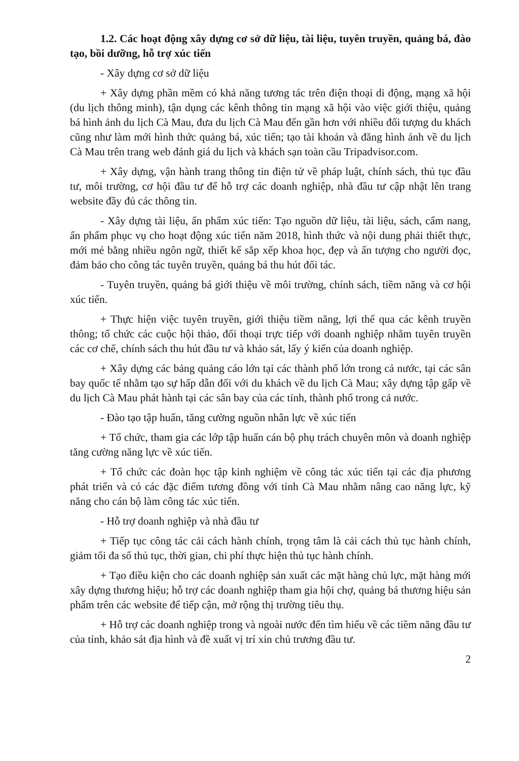1.2. Các hoạt động xây dựng cơ sở dữ liệu, tài liệu, tuyên truyền, quảng bá, đào tạo, bồi dưỡng, hỗ trợ xúc tiến
- Xây dựng cơ sở dữ liệu
+ Xây dựng phần mềm có khả năng tương tác trên điện thoại di động, mạng xã hội (du lịch thông minh), tận dụng các kênh thông tin mạng xã hội vào việc giới thiệu, quảng bá hình ảnh du lịch Cà Mau, đưa du lịch Cà Mau đến gần hơn với nhiều đối tượng du khách cũng như làm mới hình thức quảng bá, xúc tiến; tạo tài khoản và đăng hình ảnh về du lịch Cà Mau trên trang web đánh giá du lịch và khách sạn toàn cầu Tripadvisor.com.
+ Xây dựng, vận hành trang thông tin điện tử về pháp luật, chính sách, thủ tục đầu tư, môi trường, cơ hội đầu tư để hỗ trợ các doanh nghiệp, nhà đầu tư cập nhật lên trang website đầy đủ các thông tin.
- Xây dựng tài liệu, ấn phẩm xúc tiến: Tạo nguồn dữ liệu, tài liệu, sách, cẩm nang, ấn phẩm phục vụ cho hoạt động xúc tiến năm 2018, hình thức và nội dung phải thiết thực, mới mẻ bằng nhiều ngôn ngữ, thiết kế sắp xếp khoa học, đẹp và ấn tượng cho người đọc, đảm bảo cho công tác tuyên truyền, quảng bá thu hút đối tác.
- Tuyên truyền, quảng bá giới thiệu về môi trường, chính sách, tiềm năng và cơ hội xúc tiến.
+ Thực hiện việc tuyên truyền, giới thiệu tiềm năng, lợi thế qua các kênh truyền thông; tổ chức các cuộc hội thảo, đối thoại trực tiếp với doanh nghiệp nhằm tuyên truyền các cơ chế, chính sách thu hút đầu tư và khảo sát, lấy ý kiến của doanh nghiệp.
+ Xây dựng các bảng quảng cáo lớn tại các thành phố lớn trong cả nước, tại các sân bay quốc tế nhằm tạo sự hấp dẫn đối với du khách về du lịch Cà Mau; xây dựng tập gấp về du lịch Cà Mau phát hành tại các sân bay của các tỉnh, thành phố trong cả nước.
- Đào tạo tập huấn, tăng cường nguồn nhân lực về xúc tiến
+ Tổ chức, tham gia các lớp tập huấn cán bộ phụ trách chuyên môn và doanh nghiệp tăng cường năng lực về xúc tiến.
+ Tổ chức các đoàn học tập kinh nghiệm về công tác xúc tiến tại các địa phương phát triển và có các đặc điểm tương đồng với tỉnh Cà Mau nhằm nâng cao năng lực, kỹ năng cho cán bộ làm công tác xúc tiến.
- Hỗ trợ doanh nghiệp và nhà đầu tư
+ Tiếp tục công tác cải cách hành chính, trọng tâm là cải cách thủ tục hành chính, giảm tối đa số thủ tục, thời gian, chi phí thực hiện thủ tục hành chính.
+ Tạo điều kiện cho các doanh nghiệp sản xuất các mặt hàng chủ lực, mặt hàng mới xây dựng thương hiệu; hỗ trợ các doanh nghiệp tham gia hội chợ, quảng bá thương hiệu sản phẩm trên các website để tiếp cận, mở rộng thị trường tiêu thụ.
+ Hỗ trợ các doanh nghiệp trong và ngoài nước đến tìm hiểu về các tiềm năng đầu tư của tỉnh, khảo sát địa hình và đề xuất vị trí xin chủ trương đầu tư.
2